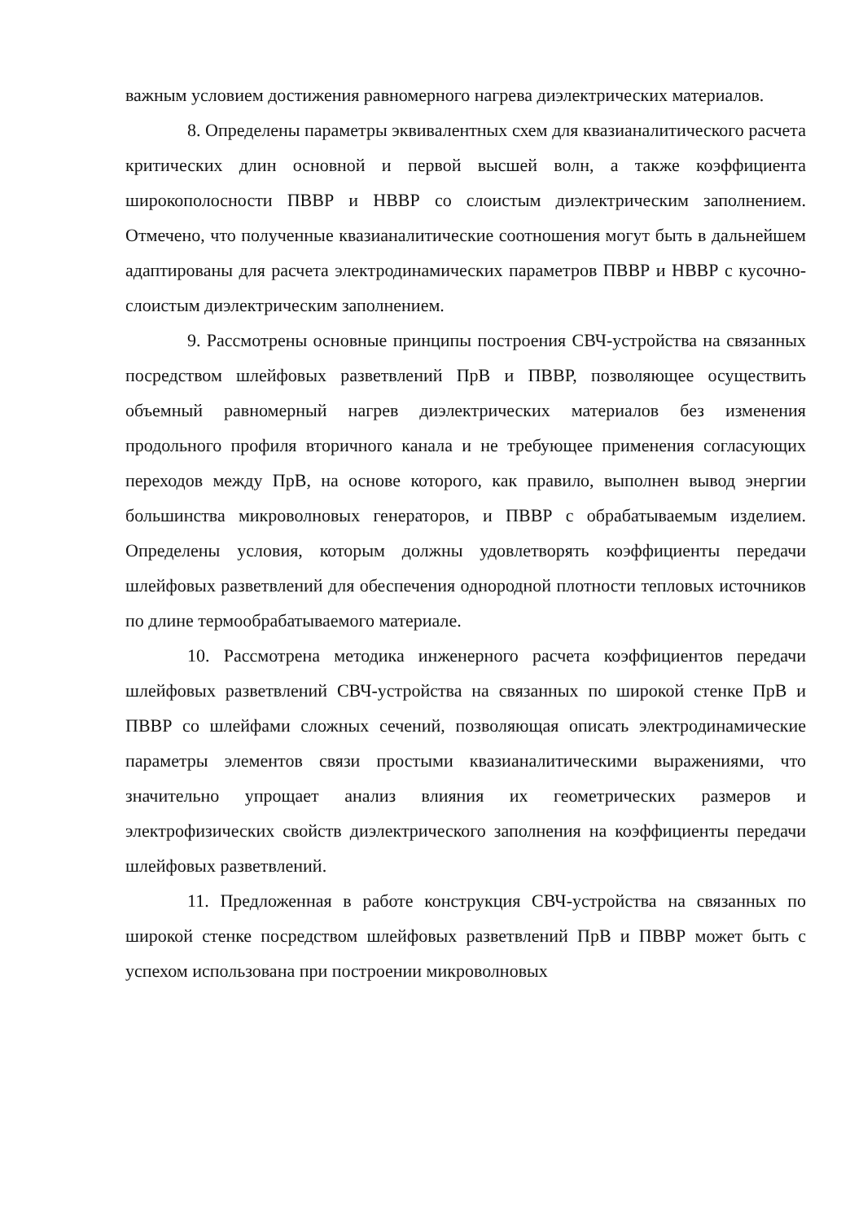важным условием достижения равномерного нагрева диэлектрических материалов.
8. Определены параметры эквивалентных схем для квазианалитического расчета критических длин основной и первой высшей волн, а также коэффициента широкополосности ПВВР и НВВР со слоистым диэлектрическим заполнением. Отмечено, что полученные квазианалитические соотношения могут быть в дальнейшем адаптированы для расчета электродинамических параметров ПВВР и НВВР с кусочно-слоистым диэлектрическим заполнением.
9. Рассмотрены основные принципы построения СВЧ-устройства на связанных посредством шлейфовых разветвлений ПрВ и ПВВР, позволяющее осуществить объемный равномерный нагрев диэлектрических материалов без изменения продольного профиля вторичного канала и не требующее применения согласующих переходов между ПрВ, на основе которого, как правило, выполнен вывод энергии большинства микроволновых генераторов, и ПВВР с обрабатываемым изделием. Определены условия, которым должны удовлетворять коэффициенты передачи шлейфовых разветвлений для обеспечения однородной плотности тепловых источников по длине термообрабатываемого материале.
10. Рассмотрена методика инженерного расчета коэффициентов передачи шлейфовых разветвлений СВЧ-устройства на связанных по широкой стенке ПрВ и ПВВР со шлейфами сложных сечений, позволяющая описать электродинамические параметры элементов связи простыми квазианалитическими выражениями, что значительно упрощает анализ влияния их геометрических размеров и электрофизических свойств диэлектрического заполнения на коэффициенты передачи шлейфовых разветвлений.
11. Предложенная в работе конструкция СВЧ-устройства на связанных по широкой стенке посредством шлейфовых разветвлений ПрВ и ПВВР может быть с успехом использована при построении микроволновых